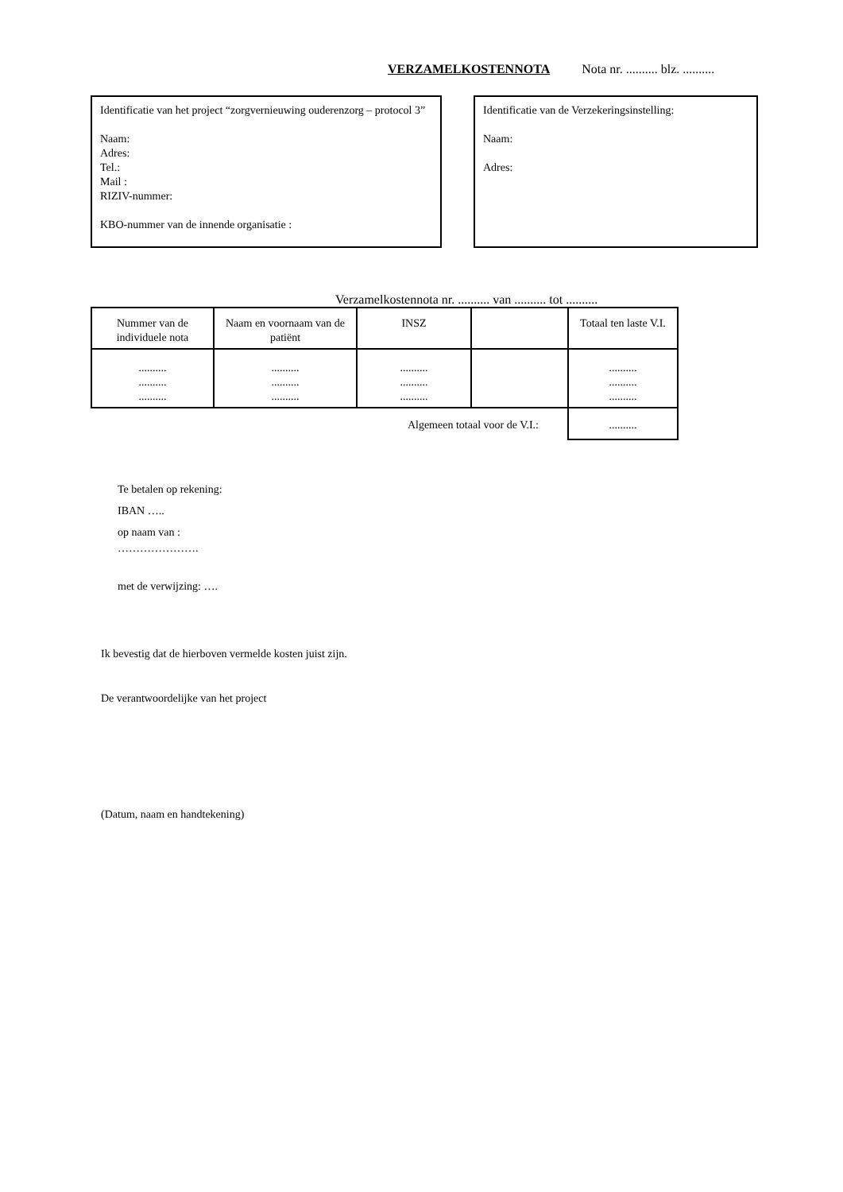VERZAMELKOSTENNOTA Nota nr. .......... blz. ..........
Identificatie van het project “zorgvernieuwing ouderenzorg – protocol 3”
Naam:
Adres:
Tel.:
Mail :
RIZIV-nummer:
KBO-nummer van de innende organisatie :
Identificatie van de Verzekeringsinstelling:
Naam:
Adres:
Verzamelkostennota nr. .......... van .......... tot ..........
| Nummer van de individuele nota | Naam en voornaam van de patiënt | INSZ | | Totaal ten laste V.I. |
| --- | --- | --- | --- | --- |
| .......... .......... .......... | .......... .......... .......... | .......... .......... .......... | | .......... .......... .......... |
| Algemeen totaal voor de V.I.: | | | | .......... |
Te betalen op rekening:
IBAN …..
op naam van :
………………….
met de verwijzing: ….
Ik bevestig dat de hierboven vermelde kosten juist zijn.
De verantwoordelijke van het project
(Datum, naam en handtekening)